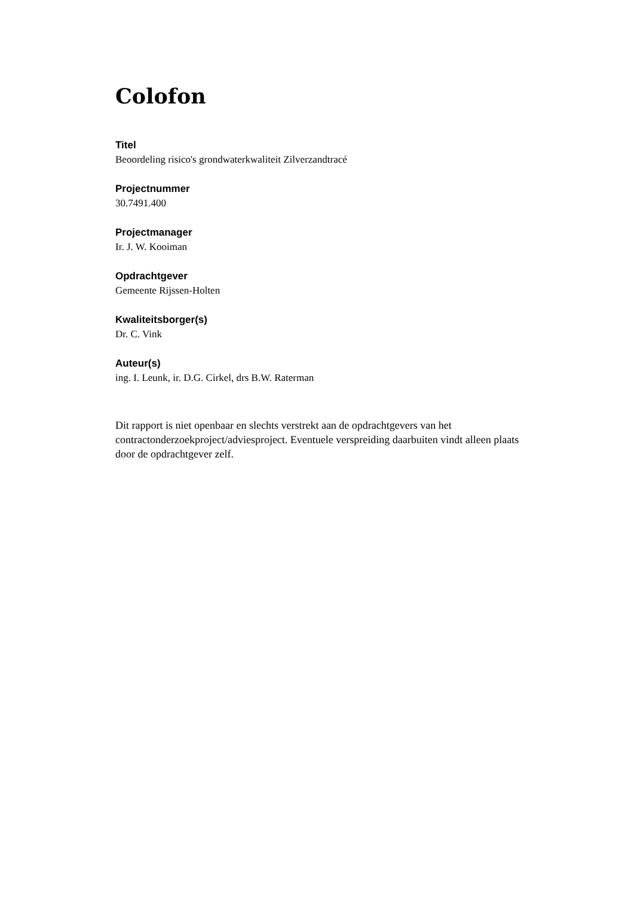Colofon
Titel
Beoordeling risico's grondwaterkwaliteit Zilverzandtracé
Projectnummer
30.7491.400
Projectmanager
Ir. J. W. Kooiman
Opdrachtgever
Gemeente Rijssen-Holten
Kwaliteitsborger(s)
Dr. C. Vink
Auteur(s)
ing. I. Leunk, ir. D.G. Cirkel, drs B.W. Raterman
Dit rapport is niet openbaar en slechts verstrekt aan de opdrachtgevers van het contractonderzoekproject/adviesproject. Eventuele verspreiding daarbuiten vindt alleen plaats door de opdrachtgever zelf.